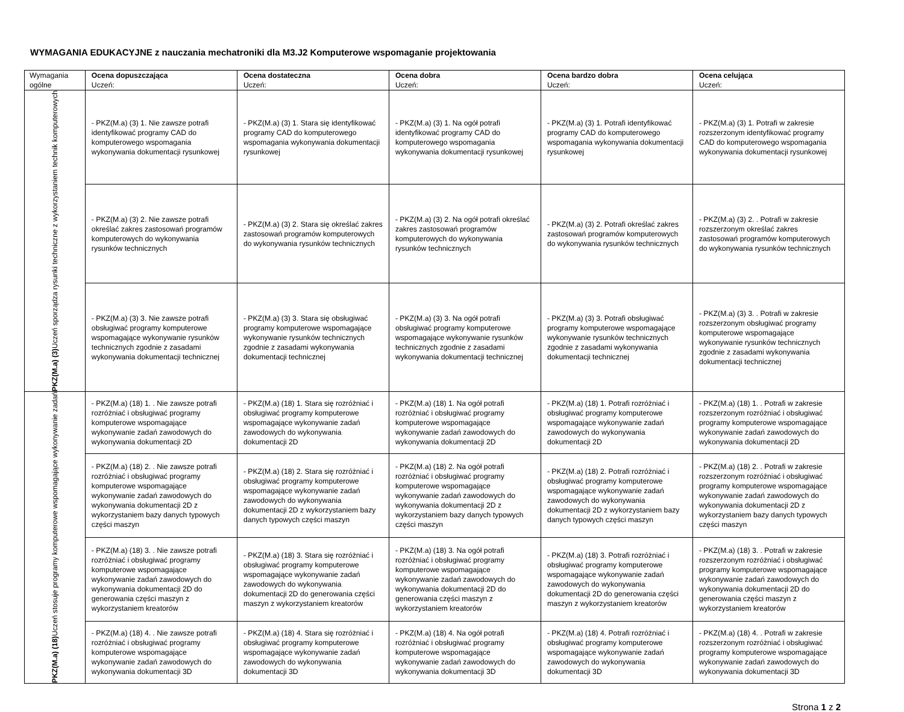WYMAGANIA EDUKACYJNE z nauczania mechatroniki dla M3.J2 Komputerowe wspomaganie projektowania
| Wymagania ogólne | Ocena dopuszczająca Uczeń: | Ocena dostateczna Uczeń: | Ocena dobra Uczeń: | Ocena bardzo dobra Uczeń: | Ocena celująca Uczeń: |
| PKZ(M.a) (3) Uczeń sporządza rysunki techniczne z wykorzystaniem technik komputerowych | - PKZ(M.a) (3) 1. Nie zawsze potrafi identyfikować programy CAD do komputerowego wspomagania wykonywania dokumentacji rysunkowej | - PKZ(M.a) (3) 1. Stara się identyfikować programy CAD do komputerowego wspomagania wykonywania dokumentacji rysunkowej | - PKZ(M.a) (3) 1. Na ogół potrafi identyfikować programy CAD do komputerowego wspomagania wykonywania dokumentacji rysunkowej | - PKZ(M.a) (3) 1. Potrafi identyfikować programy CAD do komputerowego wspomagania wykonywania dokumentacji rysunkowej | - PKZ(M.a) (3) 1. Potrafi w zakresie rozszerzonym identyfikować programy CAD do komputerowego wspomagania wykonywania dokumentacji rysunkowej |
| | - PKZ(M.a) (3) 2. Nie zawsze potrafi określać zakres zastosowań programów komputerowych do wykonywania rysunków technicznych | - PKZ(M.a) (3) 2. Stara się określać zakres zastosowań programów komputerowych do wykonywania rysunków technicznych | - PKZ(M.a) (3) 2. Na ogół potrafi określać zakres zastosowań programów komputerowych do wykonywania rysunków technicznych | - PKZ(M.a) (3) 2. Potrafi określać zakres zastosowań programów komputerowych do wykonywania rysunków technicznych | - PKZ(M.a) (3) 2. . Potrafi w zakresie rozszerzonym określać zakres zastosowań programów komputerowych do wykonywania rysunków technicznych |
| | - PKZ(M.a) (3) 3. Nie zawsze potrafi obsługiwać programy komputerowe wspomagające wykonywanie rysunków technicznych zgodnie z zasadami wykonywania dokumentacji technicznej | - PKZ(M.a) (3) 3. Stara się obsługiwać programy komputerowe wspomagające wykonywanie rysunków technicznych zgodnie z zasadami wykonywania dokumentacji technicznej | - PKZ(M.a) (3) 3. Na ogół potrafi obsługiwać programy komputerowe wspomagające wykonywanie rysunków technicznych zgodnie z zasadami wykonywania dokumentacji technicznej | - PKZ(M.a) (3) 3. Potrafi obsługiwać programy komputerowe wspomagające wykonywanie rysunków technicznych zgodnie z zasadami wykonywania dokumentacji technicznej | - PKZ(M.a) (3) 3. . Potrafi w zakresie rozszerzonym obsługiwać programy komputerowe wspomagające wykonywanie rysunków technicznych zgodnie z zasadami wykonywania dokumentacji technicznej |
| PKZ(M.a) (18) Uczeń stosuje programy komputerowe wspomagające wykonywanie zadań | - PKZ(M.a) (18) 1. . Nie zawsze potrafi rozróżniać i obsługiwać programy komputerowe wspomagające wykonywanie zadań zawodowych do wykonywania dokumentacji 2D | - PKZ(M.a) (18) 1. Stara się rozróżniać i obsługiwać programy komputerowe wspomagające wykonywanie zadań zawodowych do wykonywania dokumentacji 2D | - PKZ(M.a) (18) 1. Na ogół potrafi rozróżniać i obsługiwać programy komputerowe wspomagające wykonywanie zadań zawodowych do wykonywania dokumentacji 2D | - PKZ(M.a) (18) 1. Potrafi rozróżniać i obsługiwać programy komputerowe wspomagające wykonywanie zadań zawodowych do wykonywania dokumentacji 2D | - PKZ(M.a) (18) 1. . Potrafi w zakresie rozszerzonym rozróżniać i obsługiwać programy komputerowe wspomagające wykonywanie zadań zawodowych do wykonywania dokumentacji 2D |
| | - PKZ(M.a) (18) 2. . Nie zawsze potrafi rozróżniać i obsługiwać programy komputerowe wspomagające wykonywanie zadań zawodowych do wykonywania dokumentacji 2D z wykorzystaniem bazy danych typowych części maszyn | - PKZ(M.a) (18) 2. Stara się rozróżniać i obsługiwać programy komputerowe wspomagające wykonywanie zadań zawodowych do wykonywania dokumentacji 2D z wykorzystaniem bazy danych typowych części maszyn | - PKZ(M.a) (18) 2. Na ogół potrafi rozróżniać i obsługiwać programy komputerowe wspomagające wykonywanie zadań zawodowych do wykonywania dokumentacji 2D z wykorzystaniem bazy danych typowych części maszyn | - PKZ(M.a) (18) 2. Potrafi rozróżniać i obsługiwać programy komputerowe wspomagające wykonywanie zadań zawodowych do wykonywania dokumentacji 2D z wykorzystaniem bazy danych typowych części maszyn | - PKZ(M.a) (18) 2. . Potrafi w zakresie rozszerzonym rozróżniać i obsługiwać programy komputerowe wspomagające wykonywanie zadań zawodowych do wykonywania dokumentacji 2D z wykorzystaniem bazy danych typowych części maszyn |
| | - PKZ(M.a) (18) 3. . Nie zawsze potrafi rozróżniać i obsługiwać programy komputerowe wspomagające wykonywanie zadań zawodowych do wykonywania dokumentacji 2D do generowania części maszyn z wykorzystaniem kreatorów | - PKZ(M.a) (18) 3. Stara się rozróżniać i obsługiwać programy komputerowe wspomagające wykonywanie zadań zawodowych do wykonywania dokumentacji 2D do generowania części maszyn z wykorzystaniem kreatorów | - PKZ(M.a) (18) 3. Na ogół potrafi rozróżniać i obsługiwać programy komputerowe wspomagające wykonywanie zadań zawodowych do wykonywania dokumentacji 2D do generowania części maszyn z wykorzystaniem kreatorów | - PKZ(M.a) (18) 3. Potrafi rozróżniać i obsługiwać programy komputerowe wspomagające wykonywanie zadań zawodowych do wykonywania dokumentacji 2D do generowania części maszyn z wykorzystaniem kreatorów | - PKZ(M.a) (18) 3. . Potrafi w zakresie rozszerzonym rozróżniać i obsługiwać programy komputerowe wspomagające wykonywanie zadań zawodowych do wykonywania dokumentacji 2D do generowania części maszyn z wykorzystaniem kreatorów |
| | - PKZ(M.a) (18) 4. . Nie zawsze potrafi rozróżniać i obsługiwać programy komputerowe wspomagające wykonywanie zadań zawodowych do wykonywania dokumentacji 3D | - PKZ(M.a) (18) 4. Stara się rozróżniać i obsługiwać programy komputerowe wspomagające wykonywanie zadań zawodowych do wykonywania dokumentacji 3D | - PKZ(M.a) (18) 4. Na ogół potrafi rozróżniać i obsługiwać programy komputerowe wspomagające wykonywanie zadań zawodowych do wykonywania dokumentacji 3D | - PKZ(M.a) (18) 4. Potrafi rozróżniać i obsługiwać programy komputerowe wspomagające wykonywanie zadań zawodowych do wykonywania dokumentacji 3D | - PKZ(M.a) (18) 4. . Potrafi w zakresie rozszerzonym rozróżniać i obsługiwać programy komputerowe wspomagające wykonywanie zadań zawodowych do wykonywania dokumentacji 3D |
Strona 1 z 2